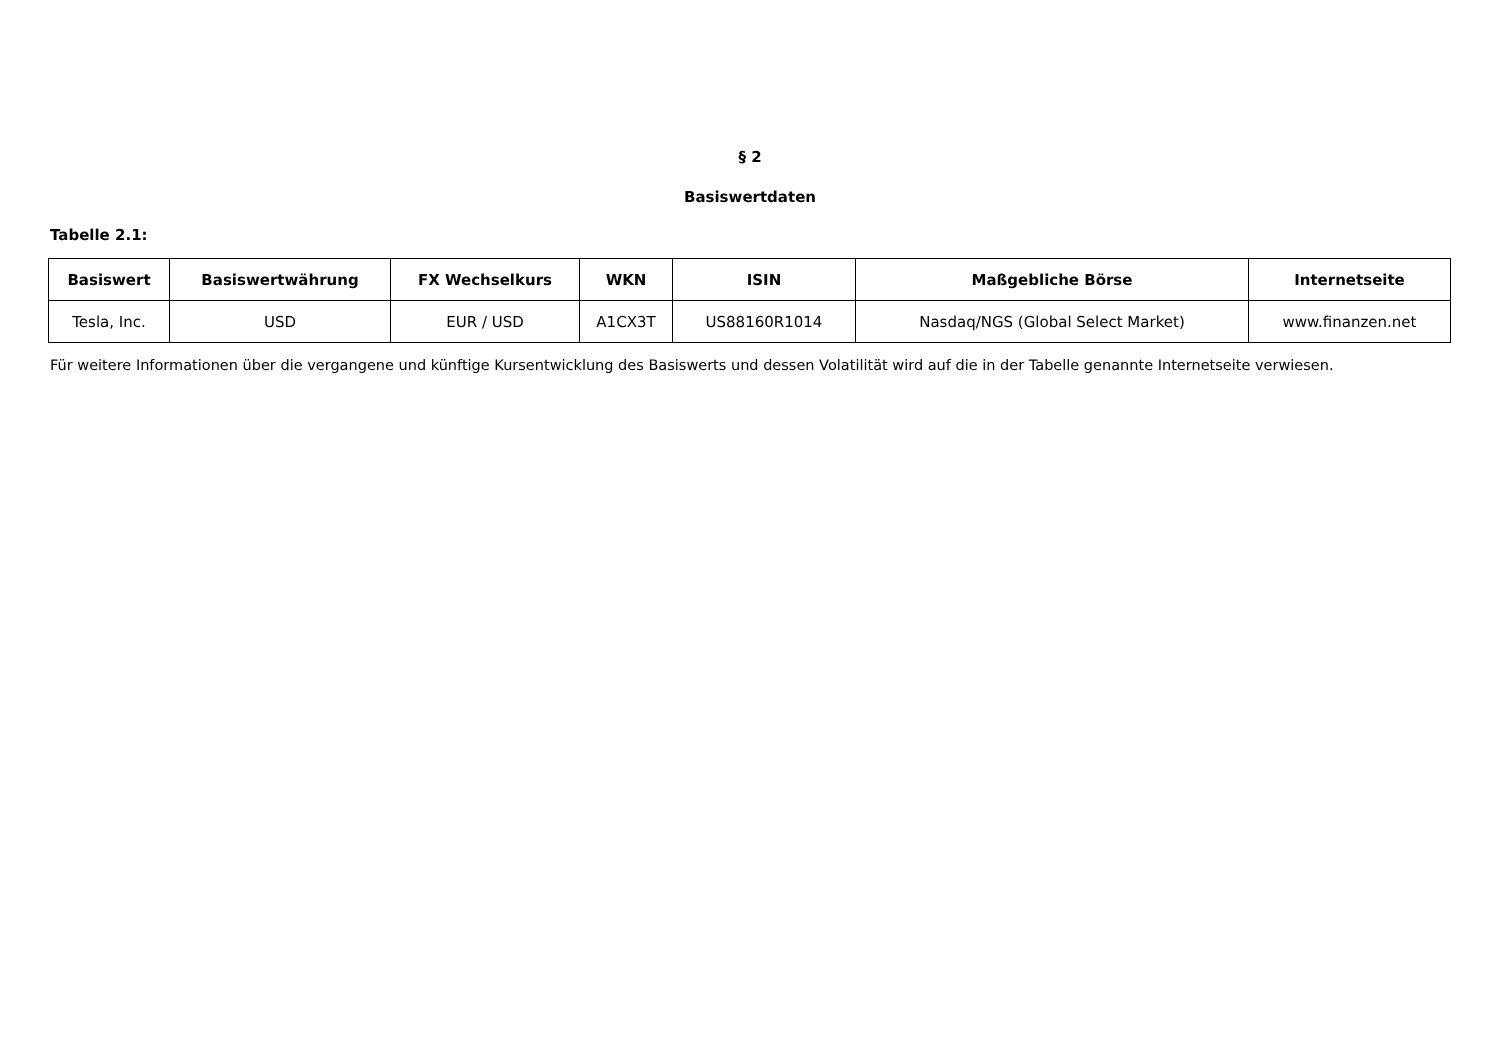§ 2
Basiswertdaten
Tabelle 2.1:
| Basiswert | Basiswertwährung | FX Wechselkurs | WKN | ISIN | Maßgebliche Börse | Internetseite |
| --- | --- | --- | --- | --- | --- | --- |
| Tesla, Inc. | USD | EUR / USD | A1CX3T | US88160R1014 | Nasdaq/NGS (Global Select Market) | www.finanzen.net |
Für weitere Informationen über die vergangene und künftige Kursentwicklung des Basiswerts und dessen Volatilität wird auf die in der Tabelle genannte Internetseite verwiesen.